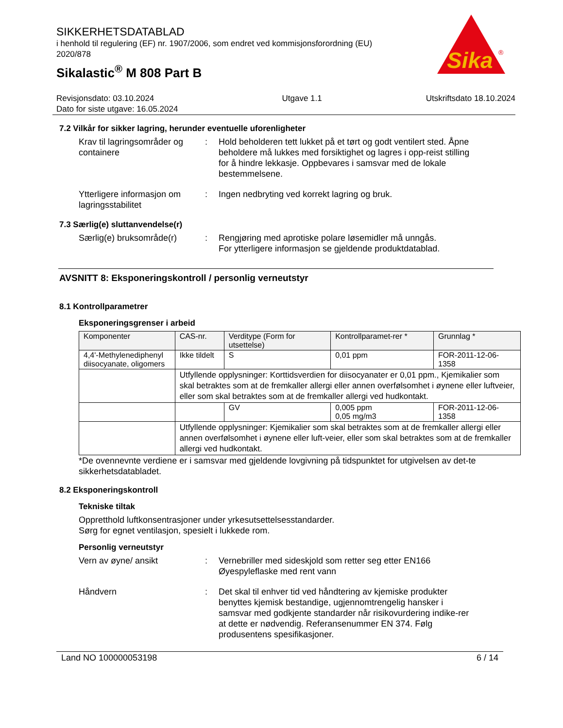Sika
®
SIKKERHETSDATABLAD
i henhold til regulering (EF) nr. 1907/2006, som endret ved kommisjonsforordning (EU) 2020/878
Sikalastic<sup>®</sup> M 808 Part B
Revisjonsdato: 03.10.2024
Dato for siste utgave: 16.05.2024
Utgave 1.1 Utskriftsdato 18.10.2024
7.2 Vilkår for sikker lagring, herunder eventuelle uforenligheter
Krav til lagringsområder og containere
: Hold beholderen tett lukket på et tørt og godt ventilert sted. Åpne beholdere må lukkes med forsiktighet og lagres i opp-reist stilling for å hindre lekkasje. Oppbevares i samsvar med de lokale bestemmelsene.
Ytterligere informasjon om lagringsstabilitet
: Ingen nedbryting ved korrekt lagring og bruk.
7.3 Særlig(e) sluttanvendelse(r)
Særlig(e) bruksområde(r) : Rengjøring med aprotiske polare løsemidler må unngås.
For ytterligere informasjon se gjeldende produktdatablad.
AVSNITT 8: Eksponeringskontroll / personlig verneutstyr
8.1 Kontrollparametrer
Eksponeringsgrenser i arbeid
| Komponenter | CAS-nr. | Verditype (Form for utsettelse) | Kontrollparamet-rer * | Grunnlag * |
| --- | --- | --- | --- | --- |
| 4,4'-Methylenediphenyl diisocyanate, oligomers | Ikke tildelt | S | 0,01 ppm | FOR-2011-12-06-1358 |
| | Utfyllende opplysninger: Korttidsverdien for diisocyanater er 0,01 ppm., Kjemikalier som skal betraktes som at de fremkaller allergi eller annen overfølsomhet i øynene eller luftveier, eller som skal betraktes som at de fremkaller allergi ved hudkontakt. | | | |
| | | GV | 0,005 ppm 0,05 mg/m3 | FOR-2011-12-06-1358 |
| | Utfyllende opplysninger: Kjemikalier som skal betraktes som at de fremkaller allergi eller annen overfølsomhet i øynene eller luft-veier, eller som skal betraktes som at de fremkaller allergi ved hudkontakt. | | | |
*De ovennevnte verdiene er i samsvar med gjeldende lovgivning på tidspunktet for utgivelsen av det-te sikkerhetsdatabladet.
8.2 Eksponeringskontroll
Tekniske tiltak
Oppretthold luftkonsentrasjoner under yrkesutsettelsesstandarder.
Sørg for egnet ventilasjon, spesielt i lukkede rom.
Personlig verneutstyr
Vern av øyne/ ansikt : Vernebriller med sideskjold som retter seg etter EN166
Øyespyleflaske med rent vann
Håndvern : Det skal til enhver tid ved håndtering av kjemiske produkter benyttes kjemisk bestandige, ugjennomtrengelig hansker i samsvar med godkjente standarder når risikovurdering indike-rer at dette er nødvendig. Referansenummer EN 374. Følg produsentens spesifikasjoner.
Land NO 100000053198 6 / 14